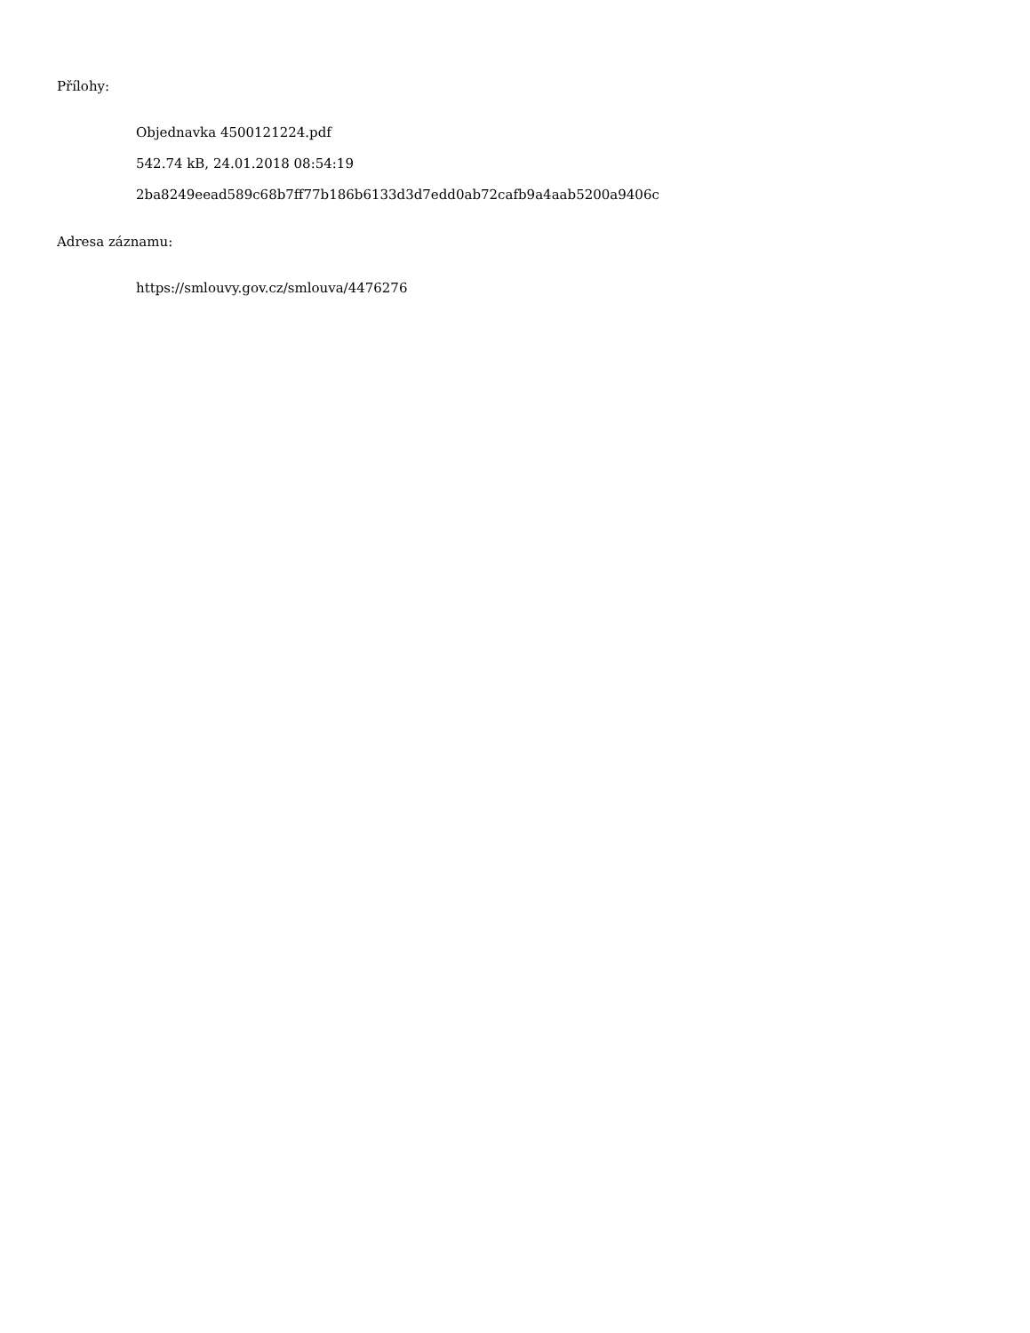Přílohy:
Objednavka 4500121224.pdf
542.74 kB, 24.01.2018 08:54:19
2ba8249eead589c68b7ff77b186b6133d3d7edd0ab72cafb9a4aab5200a9406c
Adresa záznamu:
https://smlouvy.gov.cz/smlouva/4476276